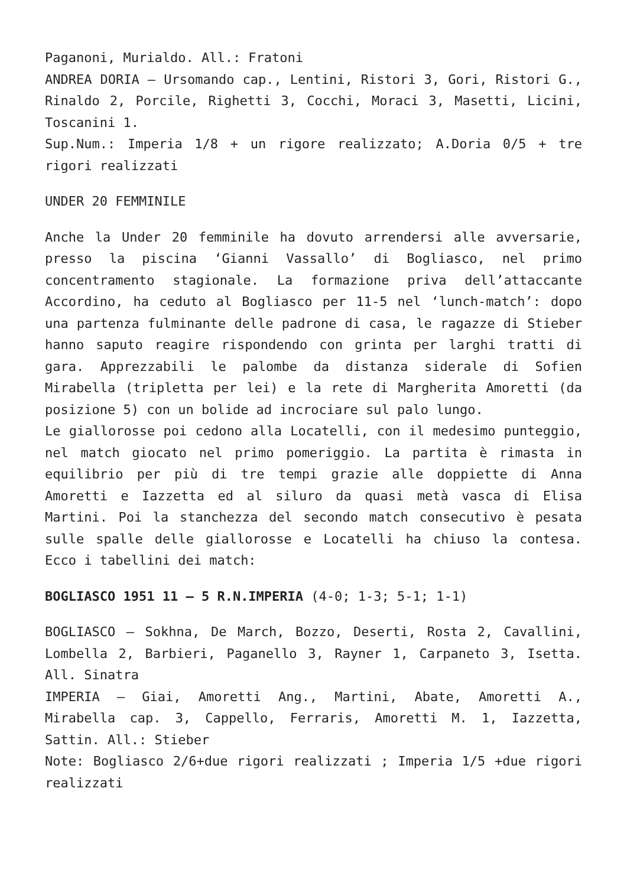Paganoni, Murialdo. All.: Fratoni
ANDREA DORIA – Ursomando cap., Lentini, Ristori 3, Gori, Ristori G., Rinaldo 2, Porcile, Righetti 3, Cocchi, Moraci 3, Masetti, Licini, Toscanini 1.
Sup.Num.: Imperia 1/8 + un rigore realizzato; A.Doria 0/5 + tre rigori realizzati
UNDER 20 FEMMINILE
Anche la Under 20 femminile ha dovuto arrendersi alle avversarie, presso la piscina ‘Gianni Vassallo’ di Bogliasco, nel primo concentramento stagionale. La formazione priva dell’attaccante Accordino, ha ceduto al Bogliasco per 11-5 nel ‘lunch-match’: dopo una partenza fulminante delle padrone di casa, le ragazze di Stieber hanno saputo reagire rispondendo con grinta per larghi tratti di gara. Apprezzabili le palombe da distanza siderale di Sofien Mirabella (tripletta per lei) e la rete di Margherita Amoretti (da posizione 5) con un bolide ad incrociare sul palo lungo.
Le giallorosse poi cedono alla Locatelli, con il medesimo punteggio, nel match giocato nel primo pomeriggio. La partita è rimasta in equilibrio per più di tre tempi grazie alle doppiette di Anna Amoretti e Iazzetta ed al siluro da quasi metà vasca di Elisa Martini. Poi la stanchezza del secondo match consecutivo è pesata sulle spalle delle giallorosse e Locatelli ha chiuso la contesa. Ecco i tabellini dei match:
BOGLIASCO 1951 11 – 5 R.N.IMPERIA (4-0; 1-3; 5-1; 1-1)
BOGLIASCO – Sokhna, De March, Bozzo, Deserti, Rosta 2, Cavallini, Lombella 2, Barbieri, Paganello 3, Rayner 1, Carpaneto 3, Isetta. All. Sinatra
IMPERIA – Giai, Amoretti Ang., Martini, Abate, Amoretti A., Mirabella cap. 3, Cappello, Ferraris, Amoretti M. 1, Iazzetta, Sattin. All.: Stieber
Note: Bogliasco 2/6+due rigori realizzati ; Imperia 1/5 +due rigori realizzati